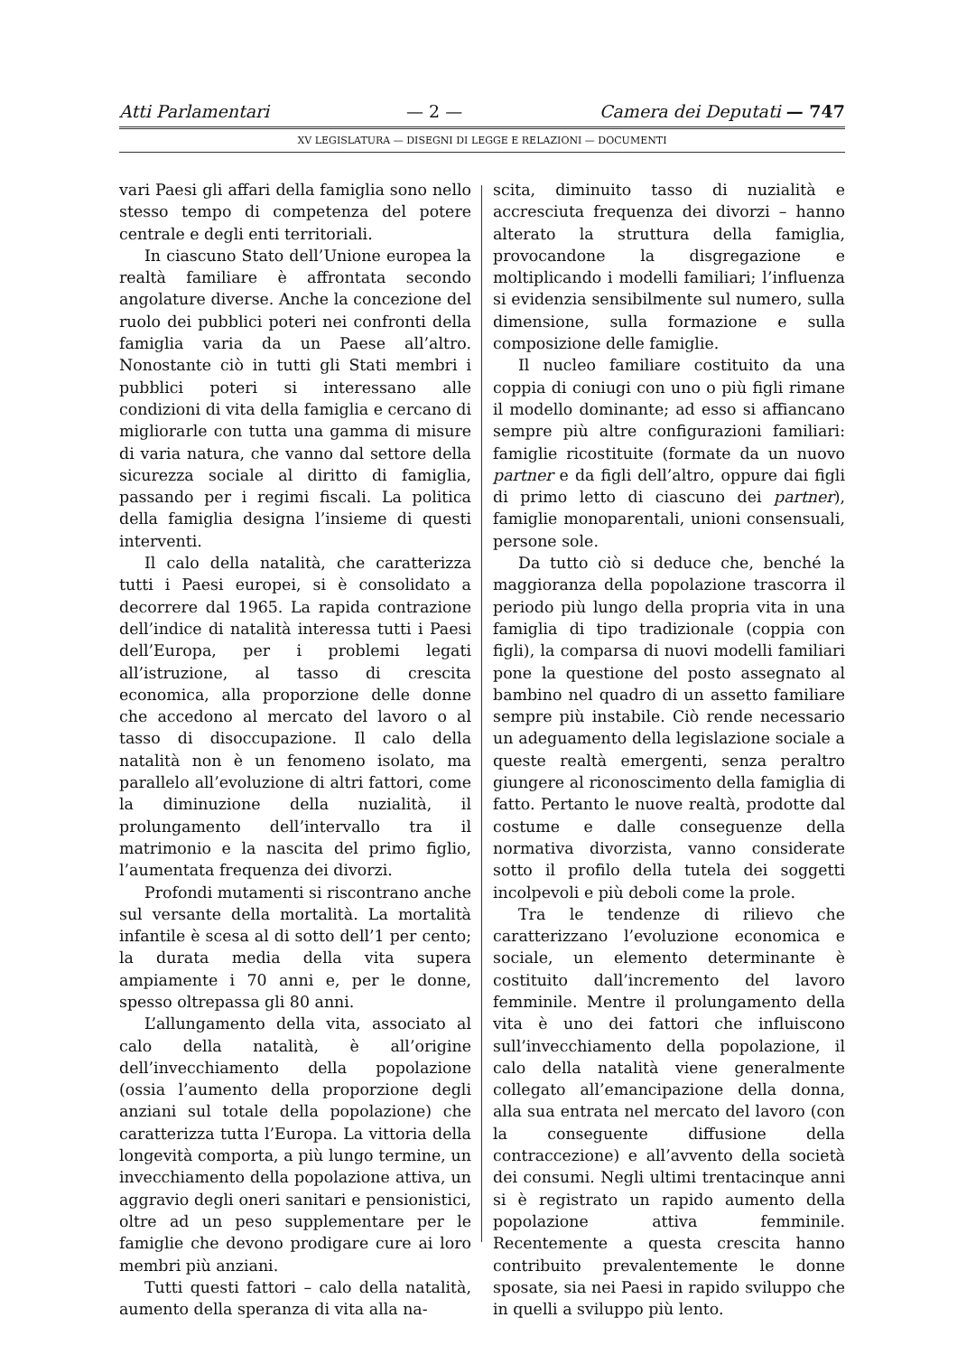Atti Parlamentari — 2 — Camera dei Deputati — 747
XV LEGISLATURA — DISEGNI DI LEGGE E RELAZIONI — DOCUMENTI
vari Paesi gli affari della famiglia sono nello stesso tempo di competenza del potere centrale e degli enti territoriali.
In ciascuno Stato dell’Unione europea la realtà familiare è affrontata secondo angolature diverse. Anche la concezione del ruolo dei pubblici poteri nei confronti della famiglia varia da un Paese all’altro. Nonostante ciò in tutti gli Stati membri i pubblici poteri si interessano alle condizioni di vita della famiglia e cercano di migliorarle con tutta una gamma di misure di varia natura, che vanno dal settore della sicurezza sociale al diritto di famiglia, passando per i regimi fiscali. La politica della famiglia designa l’insieme di questi interventi.
Il calo della natalità, che caratterizza tutti i Paesi europei, si è consolidato a decorrere dal 1965. La rapida contrazione dell’indice di natalità interessa tutti i Paesi dell’Europa, per i problemi legati all’istruzione, al tasso di crescita economica, alla proporzione delle donne che accedono al mercato del lavoro o al tasso di disoccupazione. Il calo della natalità non è un fenomeno isolato, ma parallelo all’evoluzione di altri fattori, come la diminuzione della nuzialità, il prolungamento dell’intervallo tra il matrimonio e la nascita del primo figlio, l’aumentata frequenza dei divorzi.
Profondi mutamenti si riscontrano anche sul versante della mortalità. La mortalità infantile è scesa al di sotto dell’1 per cento; la durata media della vita supera ampiamente i 70 anni e, per le donne, spesso oltrepassa gli 80 anni.
L’allungamento della vita, associato al calo della natalità, è all’origine dell’invecchiamento della popolazione (ossia l’aumento della proporzione degli anziani sul totale della popolazione) che caratterizza tutta l’Europa. La vittoria della longevità comporta, a più lungo termine, un invecchiamento della popolazione attiva, un aggravio degli oneri sanitari e pensionistici, oltre ad un peso supplementare per le famiglie che devono prodigare cure ai loro membri più anziani.
Tutti questi fattori – calo della natalità, aumento della speranza di vita alla na-
scita, diminuito tasso di nuzialità e accresciuta frequenza dei divorzi – hanno alterato la struttura della famiglia, provocandone la disgregazione e moltiplicando i modelli familiari; l’influenza si evidenzia sensibilmente sul numero, sulla dimensione, sulla formazione e sulla composizione delle famiglie.
Il nucleo familiare costituito da una coppia di coniugi con uno o più figli rimane il modello dominante; ad esso si affiancano sempre più altre configurazioni familiari: famiglie ricostituite (formate da un nuovo partner e da figli dell’altro, oppure dai figli di primo letto di ciascuno dei partner), famiglie monoparentali, unioni consensuali, persone sole.
Da tutto ciò si deduce che, benché la maggioranza della popolazione trascorra il periodo più lungo della propria vita in una famiglia di tipo tradizionale (coppia con figli), la comparsa di nuovi modelli familiari pone la questione del posto assegnato al bambino nel quadro di un assetto familiare sempre più instabile. Ciò rende necessario un adeguamento della legislazione sociale a queste realtà emergenti, senza peraltro giungere al riconoscimento della famiglia di fatto. Pertanto le nuove realtà, prodotte dal costume e dalle conseguenze della normativa divorzista, vanno considerate sotto il profilo della tutela dei soggetti incolpevoli e più deboli come la prole.
Tra le tendenze di rilievo che caratterizzano l’evoluzione economica e sociale, un elemento determinante è costituito dall’incremento del lavoro femminile. Mentre il prolungamento della vita è uno dei fattori che influiscono sull’invecchiamento della popolazione, il calo della natalità viene generalmente collegato all’emancipazione della donna, alla sua entrata nel mercato del lavoro (con la conseguente diffusione della contraccezione) e all’avvento della società dei consumi. Negli ultimi trentacinque anni si è registrato un rapido aumento della popolazione attiva femminile. Recentemente a questa crescita hanno contribuito prevalentemente le donne sposate, sia nei Paesi in rapido sviluppo che in quelli a sviluppo più lento.